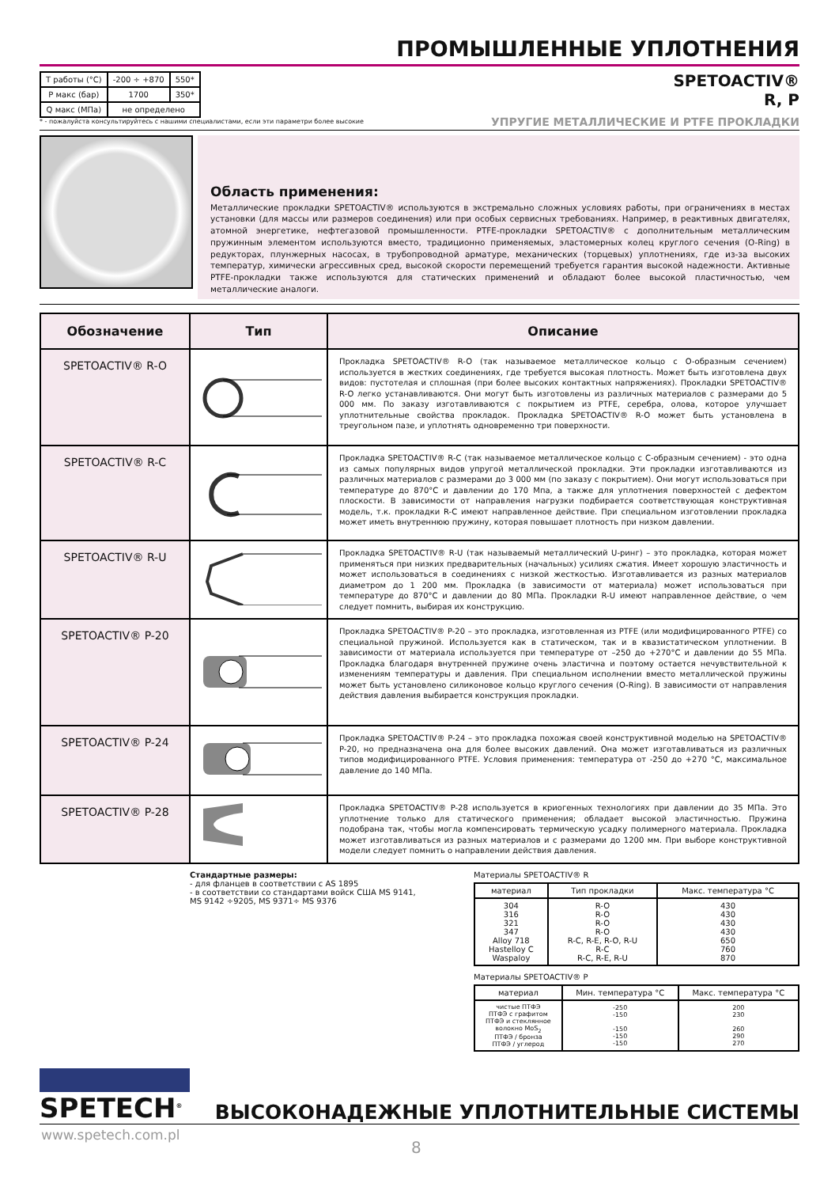ПРОМЫШЛЕННЫЕ УПЛОТНЕНИЯ
| T работы (°C) | -200 ÷ +870 | 550* |
| P макс (бар) | 1700 | 350* |
| Q макс (МПа) | не определено | |
* - пожалуйста консультируйтесь с нашими специалистами, если эти параметри более высокие
SPETOACTIV®
R, P
УПРУГИЕ МЕТАЛЛИЧЕСКИЕ И PTFE ПРОКЛАДКИ
Область применения:
Металлические прокладки SPETOACTIV® используются в экстремально сложных условиях работы, при ограничениях в местах установки (для массы или размеров соединения) или при особых сервисных требованиях. Например, в реактивных двигателях, атомной энергетике, нефтегазовой промышленности. PTFE-прокладки SPETOACTIV® с дополнительным металлическим пружинным элементом используются вместо, традиционно применяемых, эластомерных колец круглого сечения (O-Ring) в редукторах, плунжерных насосах, в трубопроводной арматуре, механических (торцевых) уплотнениях, где из-за высоких температур, химически агрессивных сред, высокой скорости перемещений требуется гарантия высокой надежности. Активные PTFE-прокладки также используются для статических применений и обладают более высокой пластичностью, чем металлические аналоги.
| Обозначение | Тип | Описание |
| --- | --- | --- |
| SPETOACTIV® R-O | | Прокладка SPETOACTIV® R-O (так называемое металлическое кольцо с O-образным сечением) используется в жестких соединениях, где требуется высокая плотность. Может быть изготовлена двух видов: пустотелая и сплошная (при более высоких контактных напряжениях). Прокладки SPETOACTIV® R-O легко устанавливаются. Они могут быть изготовлены из различных материалов с размерами до 5 000 мм. По заказу изготавливаются с покрытием из PTFE, серебра, олова, которое улучшает уплотнительные свойства прокладок. Прокладка SPETOACTIV® R-O может быть установлена в треугольном пазе, и уплотнять одновременно три поверхности. |
| SPETOACTIV® R-C | | Прокладка SPETOACTIV® R-C (так называемое металлическое кольцо с C-образным сечением) - это одна из самых популярных видов упругой металлической прокладки. Эти прокладки изготавливаются из различных материалов с размерами до 3 000 мм (по заказу с покрытием). Они могут использоваться при температуре до 870°C и давлении до 170 Мпа, а также для уплотнения поверхностей с дефектом плоскости. В зависимости от направления нагрузки подбирается соответствующая конструктивная модель, т.к. прокладки R-C имеют направленное действие. При специальном изготовлении прокладка может иметь внутреннюю пружину, которая повышает плотность при низком давлении. |
| SPETOACTIV® R-U | | Прокладка SPETOACTIV® R-U (так называемый металлический U-ринг) – это прокладка, которая может применяться при низких предварительных (начальных) усилиях сжатия. Имеет хорошую эластичность и может использоваться в соединениях с низкой жесткостью. Изготавливается из разных материалов диаметром до 1 200 мм. Прокладка (в зависимости от материала) может использоваться при температуре до 870°C и давлении до 80 МПа. Прокладки R-U имеют направленное действие, о чем следует помнить, выбирая их конструкцию. |
| SPETOACTIV® P-20 | | Прокладка SPETOACTIV® P-20 – это прокладка, изготовленная из PTFE (или модифицированного PTFE) со специальной пружиной. Используется как в статическом, так и в квазистатическом уплотнении. В зависимости от материала используется при температуре от –250 до +270°C и давлении до 55 МПа. Прокладка благодаря внутренней пружине очень эластична и поэтому остается нечувствительной к изменениям температуры и давления. При специальном исполнении вместо металлической пружины может быть установлено силиконовое кольцо круглого сечения (O-Ring). В зависимости от направления действия давления выбирается конструкция прокладки. |
| SPETOACTIV® P-24 | | Прокладка SPETOACTIV® P-24 – это прокладка похожая своей конструктивной моделью на SPETOACTIV® P-20, но предназначена она для более высоких давлений. Она может изготавливаться из различных типов модифицированного PTFE. Условия применения: температура от -250 до +270 °C, максимальное давление до 140 МПа. |
| SPETOACTIV® P-28 | | Прокладка SPETOACTIV® P-28 используется в криогенных технологиях при давлении до 35 МПа. Это уплотнение только для статического применения; обладает высокой эластичностью. Пружина подобрана так, чтобы могла компенсировать термическую усадку полимерного материала. Прокладка может изготавливаться из разных материалов и с размерами до 1200 мм. При выборе конструктивной модели следует помнить о направлении действия давления. |
Стандартные размеры:
- для фланцев в соответствии с AS 1895
- в соответствии со стандартами войск США MS 9141,
MS 9142 ÷9205, MS 9371÷ MS 9376
Материалы SPETOACTIV® R
| материал | Тип прокладки | Макс. температура °C |
| --- | --- | --- |
| 304 316 321 347 Alloy 718 Hastelloy C Waspaloy | R-O R-O R-O R-O R-C, R-E, R-O, R-U R-C R-C, R-E, R-U | 430 430 430 430 650 760 870 |
Материалы SPETOACTIV® P
| материал | Мин. температура °C | Макс. температура °C |
| --- | --- | --- |
| чистые ПТФЭ ПТФЭ с графитом ПТФЭ и стеклянное волокно MoS<sub>2</sub> ПТФЭ / бронза ПТФЭ / углерод | -250 -150 -150 -150 -150 | 200 230 260 290 270 |
SPETECH<sup>®</sup>
ВЫСОКОНАДЕЖНЫЕ УПЛОТНИТЕЛЬНЫЕ СИСТЕМЫ
www.spetech.com.pl
8